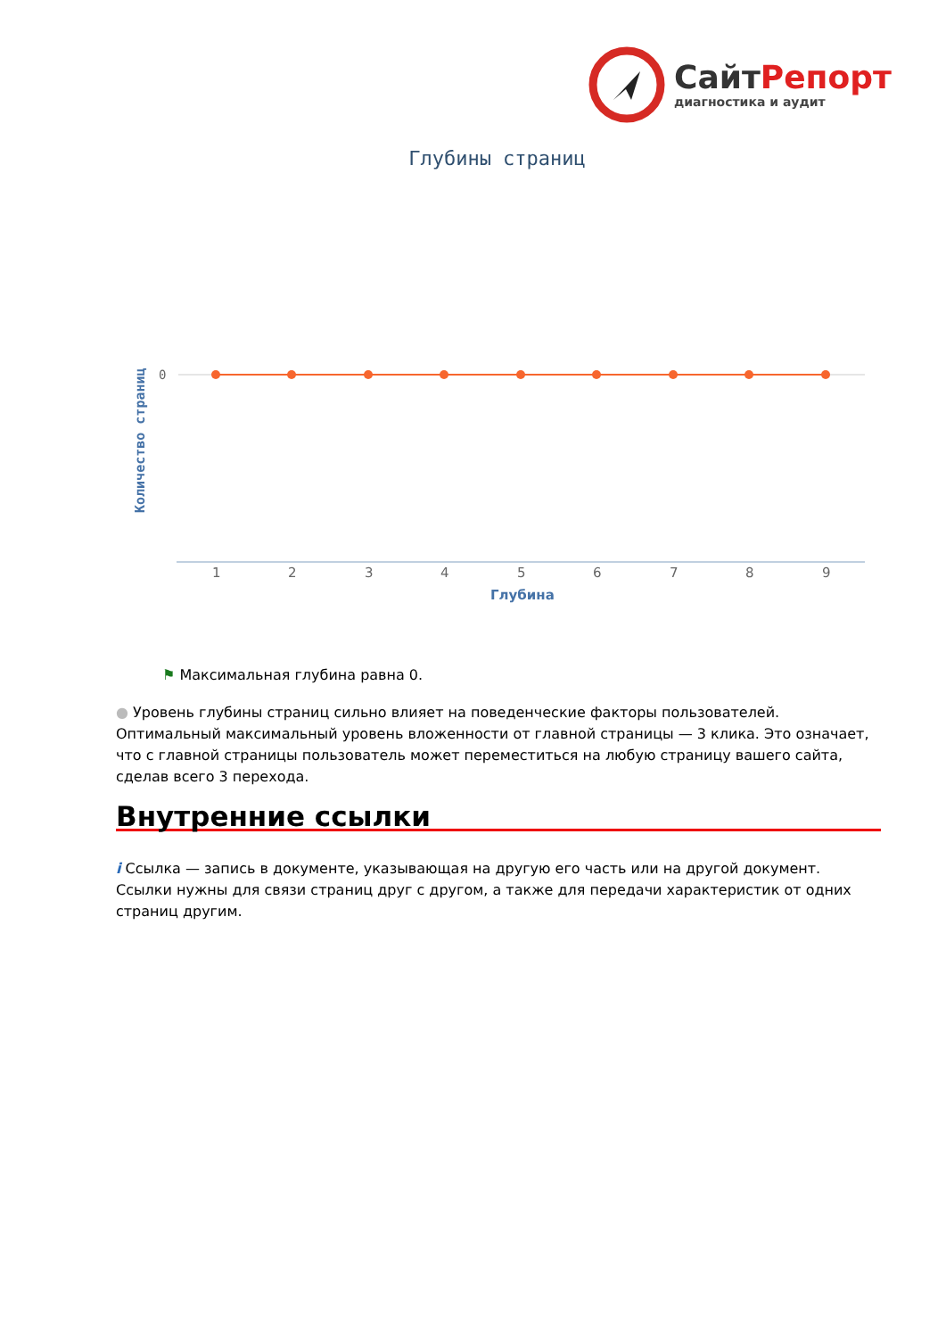СайтРепорт
диагностика и аудит
Глубины страниц
Количество страниц
0
1 2 3 4 5 6 7 8 9
Глубина
⚑ Максимальная глубина равна 0.
● Уровень глубины страниц сильно влияет на поведенческие факторы пользователей. Оптимальный максимальный уровень вложенности от главной страницы — 3 клика. Это означает, что с главной страницы пользователь может переместиться на любую страницу вашего сайта, сделав всего 3 перехода.
Внутренние ссылки
i Ссылка — запись в документе, указывающая на другую его часть или на другой документ. Ссылки нужны для связи страниц друг с другом, а также для передачи характеристик от одних страниц другим.